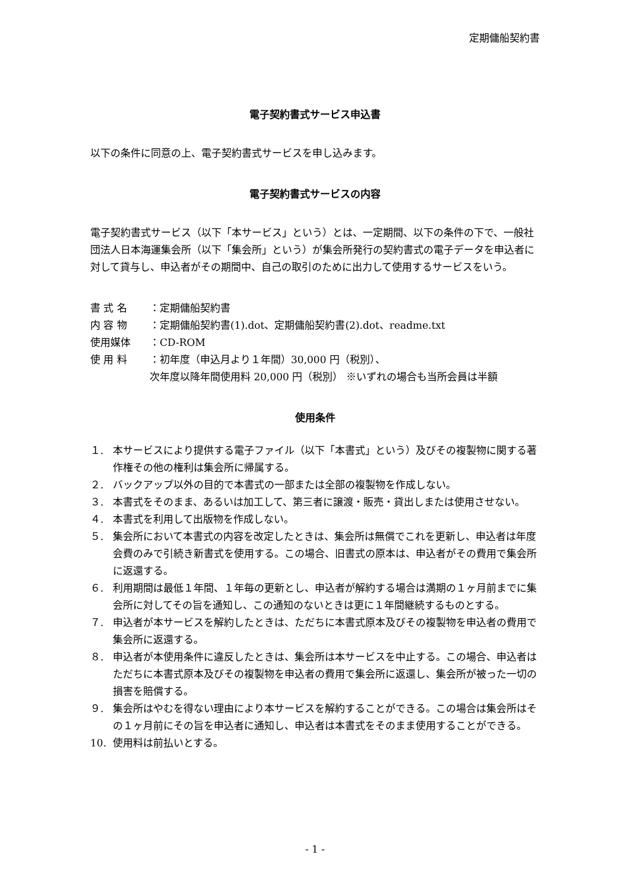定期傭船契約書
電子契約書式サービス申込書
以下の条件に同意の上、電子契約書式サービスを申し込みます。
電子契約書式サービスの内容
電子契約書式サービス（以下「本サービス」という）とは、一定期間、以下の条件の下で、一般社団法人日本海運集会所（以下「集会所」という）が集会所発行の契約書式の電子データを申込者に対して貸与し、申込者がその期間中、自己の取引のために出力して使用するサービスをいう。
書 式 名 ：定期傭船契約書
内 容 物 ：定期傭船契約書(1).dot、定期傭船契約書(2).dot、readme.txt
使用媒体 ：CD-ROM
使 用 料 ：初年度（申込月より１年間）30,000 円（税別）、
次年度以降年間使用料 20,000 円（税別） ※いずれの場合も当所会員は半額
使用条件
１. 本サービスにより提供する電子ファイル（以下「本書式」という）及びその複製物に関する著作権その他の権利は集会所に帰属する。
２. バックアップ以外の目的で本書式の一部または全部の複製物を作成しない。
３. 本書式をそのまま、あるいは加工して、第三者に譲渡・販売・貸出しまたは使用させない。
４. 本書式を利用して出版物を作成しない。
５. 集会所において本書式の内容を改定したときは、集会所は無償でこれを更新し、申込者は年度会費のみで引続き新書式を使用する。この場合、旧書式の原本は、申込者がその費用で集会所に返還する。
６. 利用期間は最低１年間、１年毎の更新とし、申込者が解約する場合は満期の１ヶ月前までに集会所に対してその旨を通知し、この通知のないときは更に１年間継続するものとする。
７. 申込者が本サービスを解約したときは、ただちに本書式原本及びその複製物を申込者の費用で集会所に返還する。
８. 申込者が本使用条件に違反したときは、集会所は本サービスを中止する。この場合、申込者はただちに本書式原本及びその複製物を申込者の費用で集会所に返還し、集会所が被った一切の損害を賠償する。
９. 集会所はやむを得ない理由により本サービスを解約することができる。この場合は集会所はその１ヶ月前にその旨を申込者に通知し、申込者は本書式をそのまま使用することができる。
10. 使用料は前払いとする。
- 1 -